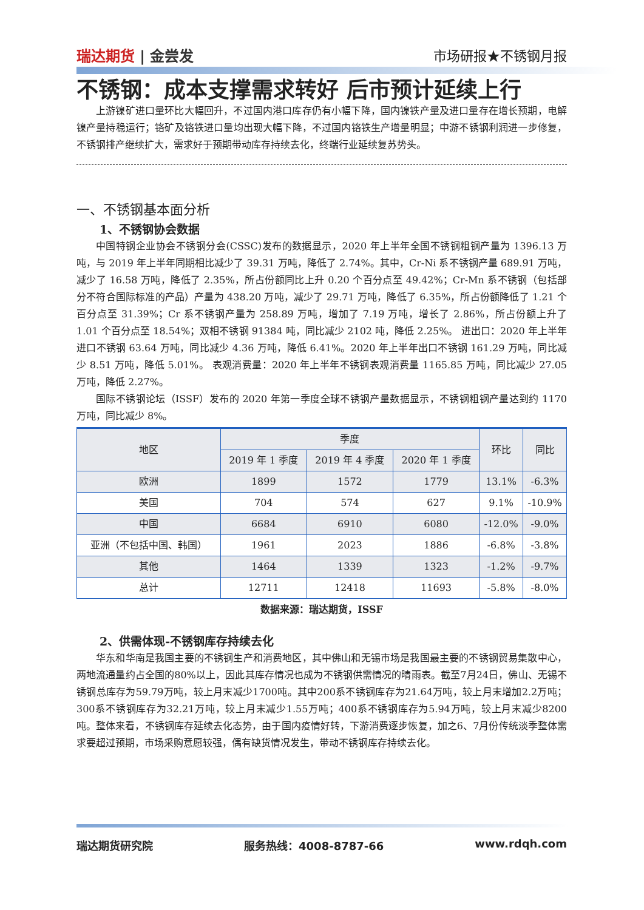瑞达期货 | 金尝发 市场研报★不锈钢月报
不锈钢：成本支撑需求转好 后市预计延续上行
上游镍矿进口量环比大幅回升，不过国内港口库存仍有小幅下降，国内镍铁产量及进口量存在增长预期，电解镍产量持稳运行；铬矿及铬铁进口量均出现大幅下降，不过国内铬铁生产增量明显；中游不锈钢利润进一步修复，不锈钢排产继续扩大，需求好于预期带动库存持续去化，终端行业延续复苏势头。
一、不锈钢基本面分析
1、不锈钢协会数据
中国特钢企业协会不锈钢分会(CSSC)发布的数据显示，2020 年上半年全国不锈钢粗钢产量为 1396.13 万吨，与 2019 年上半年同期相比减少了 39.31 万吨，降低了 2.74%。其中，Cr-Ni 系不锈钢产量 689.91 万吨，减少了 16.58 万吨，降低了 2.35%，所占份额同比上升 0.20 个百分点至 49.42%；Cr-Mn 系不锈钢（包括部分不符合国际标准的产品）产量为 438.20 万吨，减少了 29.71 万吨，降低了 6.35%，所占份额降低了 1.21 个百分点至 31.39%；Cr 系不锈钢产量为 258.89 万吨，增加了 7.19 万吨，增长了 2.86%，所占份额上升了 1.01 个百分点至 18.54%；双相不锈钢 91384 吨，同比减少 2102 吨，降低 2.25%。 进出口：2020 年上半年进口不锈钢 63.64 万吨，同比减少 4.36 万吨，降低 6.41%。2020 年上半年出口不锈钢 161.29 万吨，同比减少 8.51 万吨，降低 5.01%。 表观消费量：2020 年上半年不锈钢表观消费量 1165.85 万吨，同比减少 27.05 万吨，降低 2.27%。
国际不锈钢论坛（ISSF）发布的 2020 年第一季度全球不锈钢产量数据显示，不锈钢粗钢产量达到约 1170 万吨，同比减少 8%。
| 地区 | 季度 | | | 环比 | 同比 |
| --- | --- | --- | --- | --- | --- |
| | 2019 年 1 季度 | 2019 年 4 季度 | 2020 年 1 季度 | | |
| 欧洲 | 1899 | 1572 | 1779 | 13.1% | -6.3% |
| 美国 | 704 | 574 | 627 | 9.1% | -10.9% |
| 中国 | 6684 | 6910 | 6080 | -12.0% | -9.0% |
| 亚洲（不包括中国、韩国） | 1961 | 2023 | 1886 | -6.8% | -3.8% |
| 其他 | 1464 | 1339 | 1323 | -1.2% | -9.7% |
| 总计 | 12711 | 12418 | 11693 | -5.8% | -8.0% |
数据来源：瑞达期货，ISSF
2、供需体现-不锈钢库存持续去化
华东和华南是我国主要的不锈钢生产和消费地区，其中佛山和无锡市场是我国最主要的不锈钢贸易集散中心，两地流通量约占全国的80%以上，因此其库存情况也成为不锈钢供需情况的晴雨表。截至7月24日，佛山、无锡不锈钢总库存为59.79万吨，较上月末减少1700吨。其中200系不锈钢库存为21.64万吨，较上月末增加2.2万吨；300系不锈钢库存为32.21万吨，较上月末减少1.55万吨；400系不锈钢库存为5.94万吨，较上月末减少8200吨。整体来看，不锈钢库存延续去化态势，由于国内疫情好转，下游消费逐步恢复，加之6、7月份传统淡季整体需求要超过预期，市场采购意愿较强，偶有缺货情况发生，带动不锈钢库存持续去化。
瑞达期货研究院 服务热线：4008-8787-66 www.rdqh.com